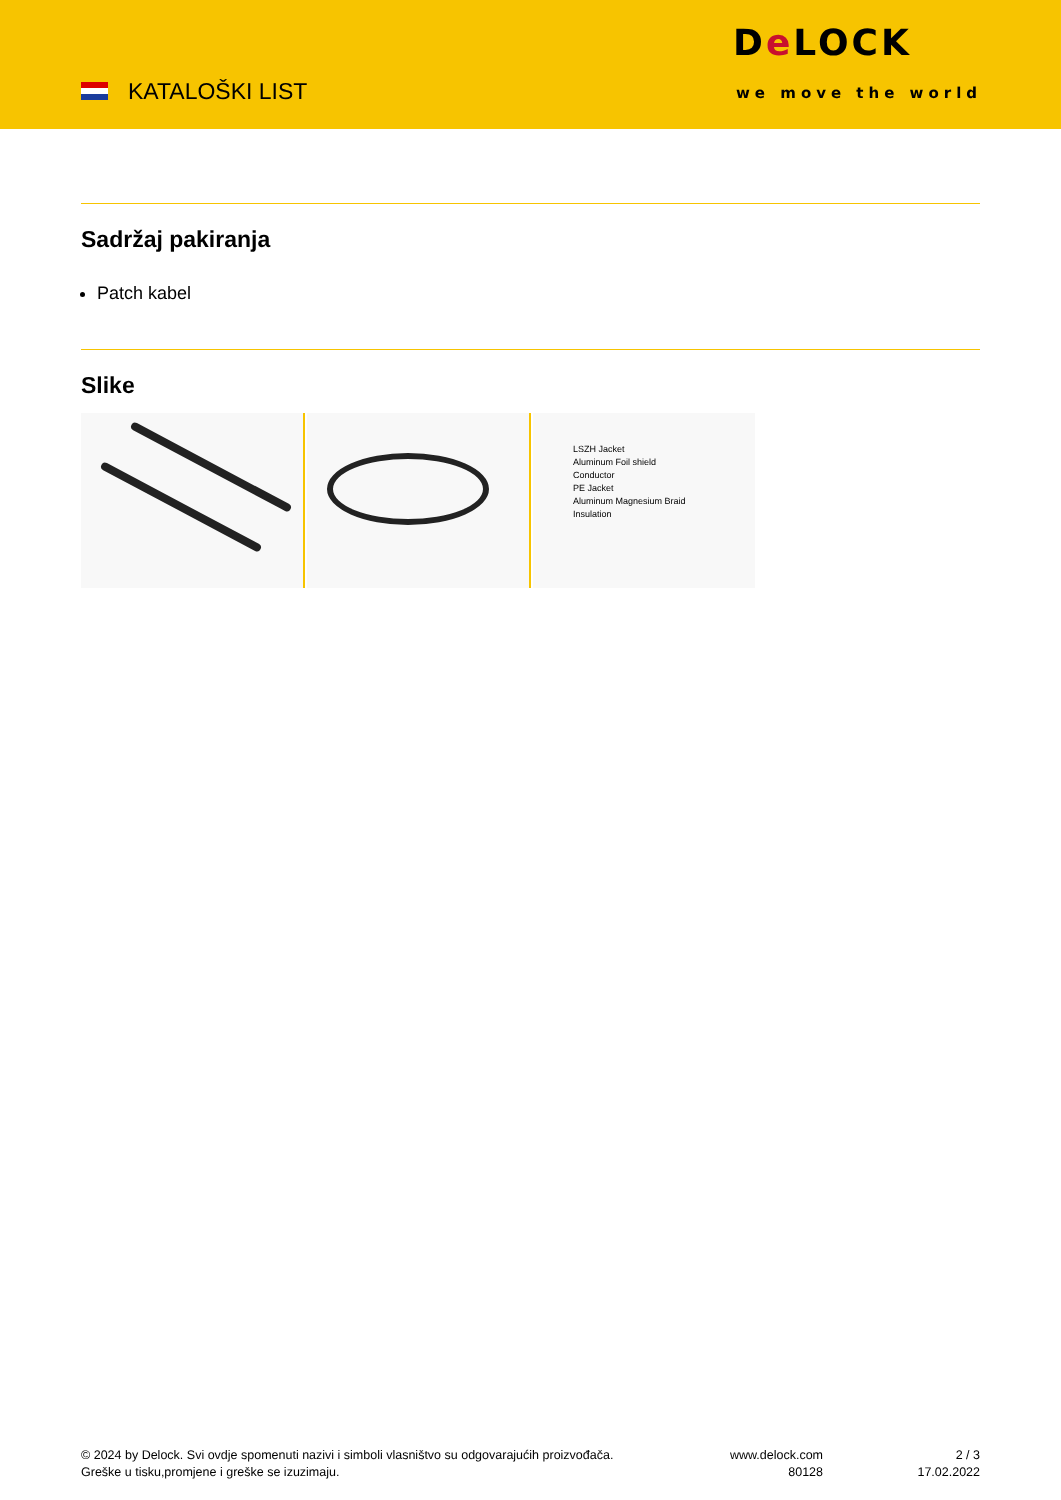KATALOŠKI LIST
De LOCK
we move the world
Sadržaj pakiranja
Patch kabel
Slike
LSZH Jacket
Aluminum Foil shield
Conductor
PE Jacket
Aluminum Magnesium Braid
Insulation
© 2024 by Delock. Svi ovdje spomenuti nazivi i simboli vlasništvo su odgovarajućih proizvođača.
Greške u tisku,promjene i greške se izuzimaju.
www.delock.com
80128
2 / 3
17.02.2022